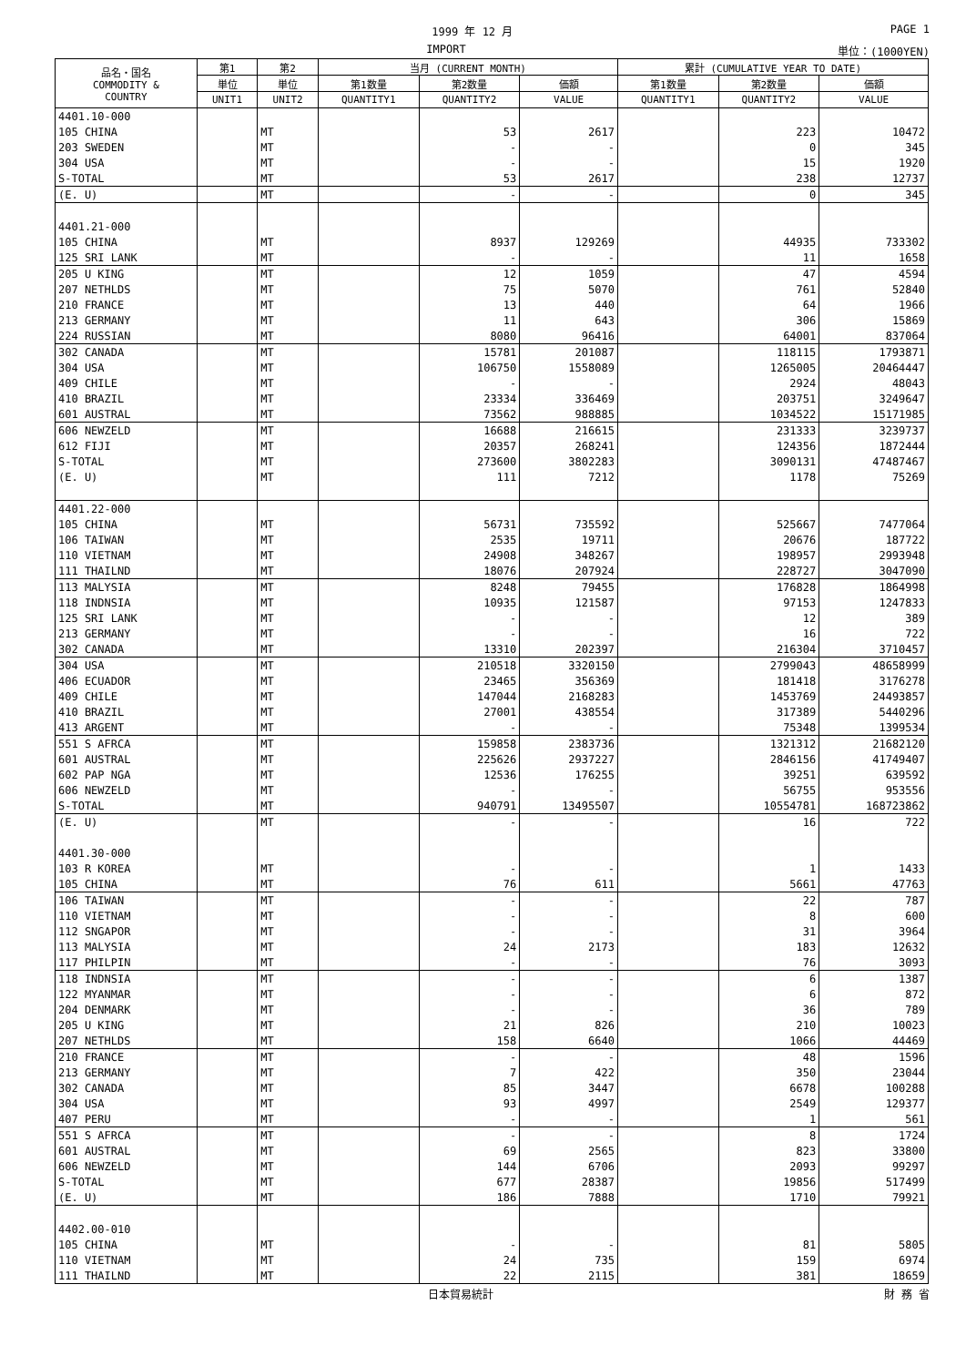1999 年 12 月 PAGE 1
IMPORT 単位：(1000YEN)
| 品名・国名 COMMODITY & COUNTRY | 第1 | 第2 | 当月 (CURRENT MONTH) | | | 累計 (CUMULATIVE YEAR TO DATE) | | |
| --- | --- | --- | --- | --- | --- | --- | --- | --- |
| | 単位 | 単位 | 第1数量 | 第2数量 | 価額 | 第1数量 | 第2数量 | 価額 |
| | UNIT1 | UNIT2 | QUANTITY1 | QUANTITY2 | VALUE | QUANTITY1 | QUANTITY2 | VALUE |
| 4401.10-000 | | | | | | | | |
| 105 CHINA | | MT | | 53 | 2617 | | 223 | 10472 |
| 203 SWEDEN | | MT | | - | - | | 0 | 345 |
| 304 USA | | MT | | - | - | | 15 | 1920 |
| S-TOTAL | | MT | | 53 | 2617 | | 238 | 12737 |
| (E. U) | | MT | | - | - | | 0 | 345 |
| 4401.21-000 | | | | | | | | |
| 105 CHINA | | MT | | 8937 | 129269 | | 44935 | 733302 |
| 125 SRI LANK | | MT | | - | - | | 11 | 1658 |
| 205 U KING | | MT | | 12 | 1059 | | 47 | 4594 |
| 207 NETHLDS | | MT | | 75 | 5070 | | 761 | 52840 |
| 210 FRANCE | | MT | | 13 | 440 | | 64 | 1966 |
| 213 GERMANY | | MT | | 11 | 643 | | 306 | 15869 |
| 224 RUSSIAN | | MT | | 8080 | 96416 | | 64001 | 837064 |
| 302 CANADA | | MT | | 15781 | 201087 | | 118115 | 1793871 |
| 304 USA | | MT | | 106750 | 1558089 | | 1265005 | 20464447 |
| 409 CHILE | | MT | | - | - | | 2924 | 48043 |
| 410 BRAZIL | | MT | | 23334 | 336469 | | 203751 | 3249647 |
| 601 AUSTRAL | | MT | | 73562 | 988885 | | 1034522 | 15171985 |
| 606 NEWZELD | | MT | | 16688 | 216615 | | 231333 | 3239737 |
| 612 FIJI | | MT | | 20357 | 268241 | | 124356 | 1872444 |
| S-TOTAL | | MT | | 273600 | 3802283 | | 3090131 | 47487467 |
| (E. U) | | MT | | 111 | 7212 | | 1178 | 75269 |
| 4401.22-000 | | | | | | | | |
| 105 CHINA | | MT | | 56731 | 735592 | | 525667 | 7477064 |
| 106 TAIWAN | | MT | | 2535 | 19711 | | 20676 | 187722 |
| 110 VIETNAM | | MT | | 24908 | 348267 | | 198957 | 2993948 |
| 111 THAILND | | MT | | 18076 | 207924 | | 228727 | 3047090 |
| 113 MALYSIA | | MT | | 8248 | 79455 | | 176828 | 1864998 |
| 118 INDNSIA | | MT | | 10935 | 121587 | | 97153 | 1247833 |
| 125 SRI LANK | | MT | | - | - | | 12 | 389 |
| 213 GERMANY | | MT | | - | - | | 16 | 722 |
| 302 CANADA | | MT | | 13310 | 202397 | | 216304 | 3710457 |
| 304 USA | | MT | | 210518 | 3320150 | | 2799043 | 48658999 |
| 406 ECUADOR | | MT | | 23465 | 356369 | | 181418 | 3176278 |
| 409 CHILE | | MT | | 147044 | 2168283 | | 1453769 | 24493857 |
| 410 BRAZIL | | MT | | 27001 | 438554 | | 317389 | 5440296 |
| 413 ARGENT | | MT | | - | - | | 75348 | 1399534 |
| 551 S AFRCA | | MT | | 159858 | 2383736 | | 1321312 | 21682120 |
| 601 AUSTRAL | | MT | | 225626 | 2937227 | | 2846156 | 41749407 |
| 602 PAP NGA | | MT | | 12536 | 176255 | | 39251 | 639592 |
| 606 NEWZELD | | MT | | - | - | | 56755 | 953556 |
| S-TOTAL | | MT | | 940791 | 13495507 | | 10554781 | 168723862 |
| (E. U) | | MT | | - | - | | 16 | 722 |
| 4401.30-000 | | | | | | | | |
| 103 R KOREA | | MT | | - | - | | 1 | 1433 |
| 105 CHINA | | MT | | 76 | 611 | | 5661 | 47763 |
| 106 TAIWAN | | MT | | - | - | | 22 | 787 |
| 110 VIETNAM | | MT | | - | - | | 8 | 600 |
| 112 SNGAPOR | | MT | | - | - | | 31 | 3964 |
| 113 MALYSIA | | MT | | 24 | 2173 | | 183 | 12632 |
| 117 PHILPIN | | MT | | - | - | | 76 | 3093 |
| 118 INDNSIA | | MT | | - | - | | 6 | 1387 |
| 122 MYANMAR | | MT | | - | - | | 6 | 872 |
| 204 DENMARK | | MT | | - | - | | 36 | 789 |
| 205 U KING | | MT | | 21 | 826 | | 210 | 10023 |
| 207 NETHLDS | | MT | | 158 | 6640 | | 1066 | 44469 |
| 210 FRANCE | | MT | | - | - | | 48 | 1596 |
| 213 GERMANY | | MT | | 7 | 422 | | 350 | 23044 |
| 302 CANADA | | MT | | 85 | 3447 | | 6678 | 100288 |
| 304 USA | | MT | | 93 | 4997 | | 2549 | 129377 |
| 407 PERU | | MT | | - | - | | 1 | 561 |
| 551 S AFRCA | | MT | | - | - | | 8 | 1724 |
| 601 AUSTRAL | | MT | | 69 | 2565 | | 823 | 33800 |
| 606 NEWZELD | | MT | | 144 | 6706 | | 2093 | 99297 |
| S-TOTAL | | MT | | 677 | 28387 | | 19856 | 517499 |
| (E. U) | | MT | | 186 | 7888 | | 1710 | 79921 |
| 4402.00-010 | | | | | | | | |
| 105 CHINA | | MT | | - | - | | 81 | 5805 |
| 110 VIETNAM | | MT | | 24 | 735 | | 159 | 6974 |
| 111 THAILND | | MT | | 22 | 2115 | | 381 | 18659 |
日本貿易統計 財 務 省